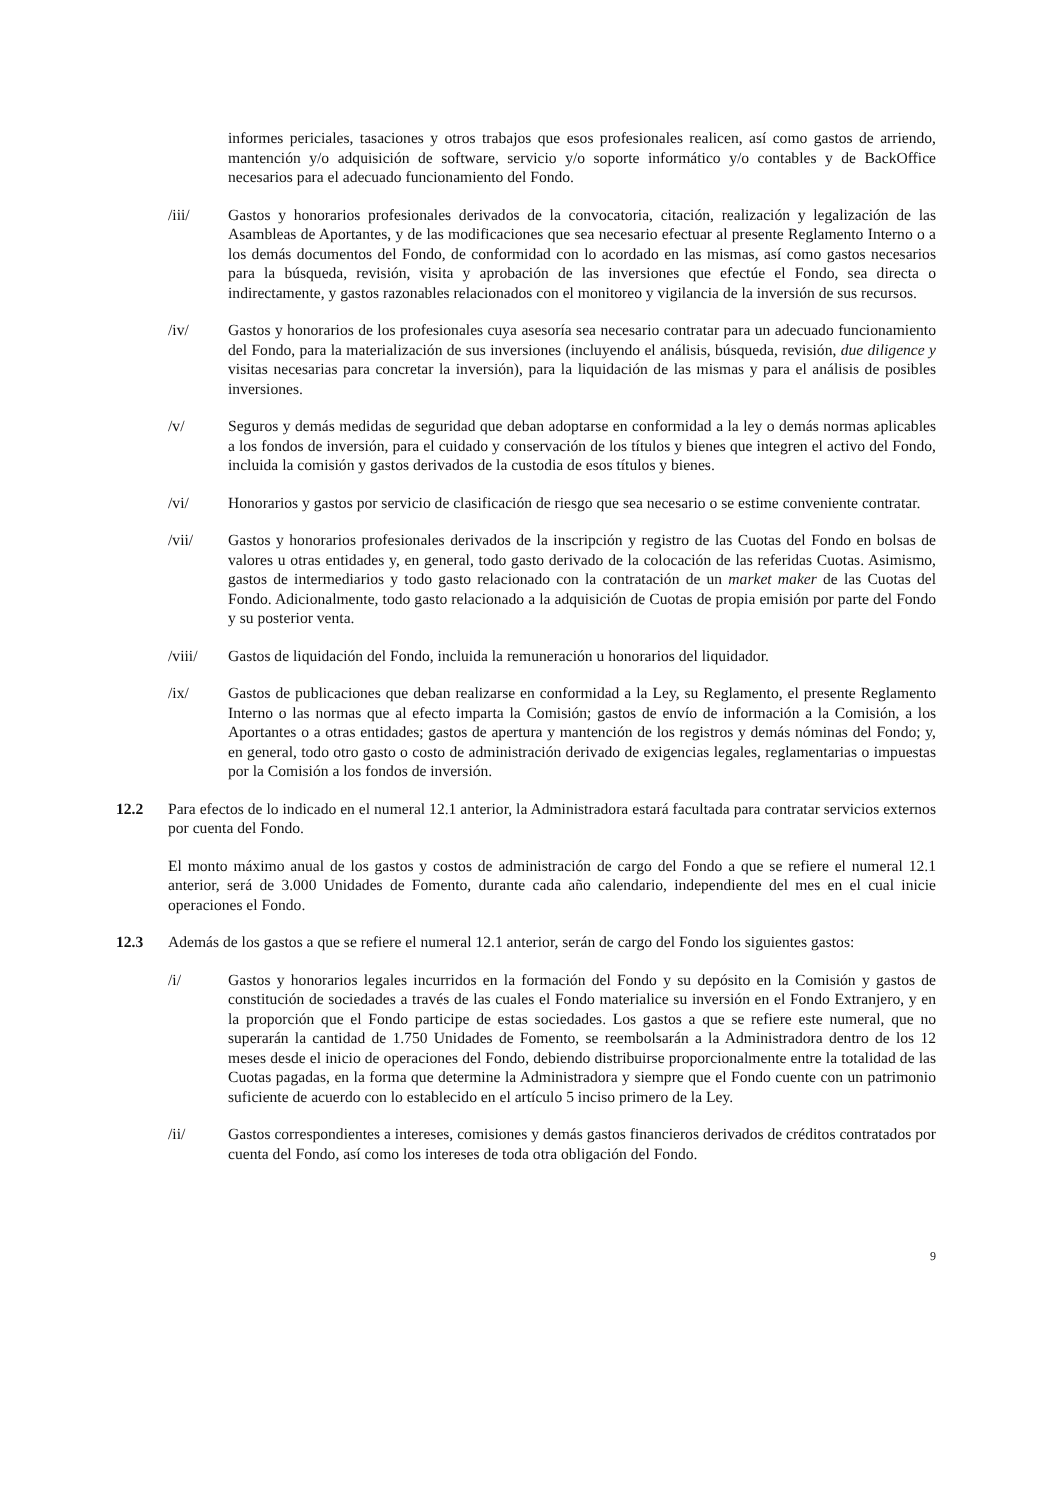informes periciales, tasaciones y otros trabajos que esos profesionales realicen, así como gastos de arriendo, mantención y/o adquisición de software, servicio y/o soporte informático y/o contables y de BackOffice necesarios para el adecuado funcionamiento del Fondo.
/iii/ Gastos y honorarios profesionales derivados de la convocatoria, citación, realización y legalización de las Asambleas de Aportantes, y de las modificaciones que sea necesario efectuar al presente Reglamento Interno o a los demás documentos del Fondo, de conformidad con lo acordado en las mismas, así como gastos necesarios para la búsqueda, revisión, visita y aprobación de las inversiones que efectúe el Fondo, sea directa o indirectamente, y gastos razonables relacionados con el monitoreo y vigilancia de la inversión de sus recursos.
/iv/ Gastos y honorarios de los profesionales cuya asesoría sea necesario contratar para un adecuado funcionamiento del Fondo, para la materialización de sus inversiones (incluyendo el análisis, búsqueda, revisión, due diligence y visitas necesarias para concretar la inversión), para la liquidación de las mismas y para el análisis de posibles inversiones.
/v/ Seguros y demás medidas de seguridad que deban adoptarse en conformidad a la ley o demás normas aplicables a los fondos de inversión, para el cuidado y conservación de los títulos y bienes que integren el activo del Fondo, incluida la comisión y gastos derivados de la custodia de esos títulos y bienes.
/vi/ Honorarios y gastos por servicio de clasificación de riesgo que sea necesario o se estime conveniente contratar.
/vii/ Gastos y honorarios profesionales derivados de la inscripción y registro de las Cuotas del Fondo en bolsas de valores u otras entidades y, en general, todo gasto derivado de la colocación de las referidas Cuotas. Asimismo, gastos de intermediarios y todo gasto relacionado con la contratación de un market maker de las Cuotas del Fondo. Adicionalmente, todo gasto relacionado a la adquisición de Cuotas de propia emisión por parte del Fondo y su posterior venta.
/viii/ Gastos de liquidación del Fondo, incluida la remuneración u honorarios del liquidador.
/ix/ Gastos de publicaciones que deban realizarse en conformidad a la Ley, su Reglamento, el presente Reglamento Interno o las normas que al efecto imparta la Comisión; gastos de envío de información a la Comisión, a los Aportantes o a otras entidades; gastos de apertura y mantención de los registros y demás nóminas del Fondo; y, en general, todo otro gasto o costo de administración derivado de exigencias legales, reglamentarias o impuestas por la Comisión a los fondos de inversión.
12.2 Para efectos de lo indicado en el numeral 12.1 anterior, la Administradora estará facultada para contratar servicios externos por cuenta del Fondo.
El monto máximo anual de los gastos y costos de administración de cargo del Fondo a que se refiere el numeral 12.1 anterior, será de 3.000 Unidades de Fomento, durante cada año calendario, independiente del mes en el cual inicie operaciones el Fondo.
12.3 Además de los gastos a que se refiere el numeral 12.1 anterior, serán de cargo del Fondo los siguientes gastos:
/i/ Gastos y honorarios legales incurridos en la formación del Fondo y su depósito en la Comisión y gastos de constitución de sociedades a través de las cuales el Fondo materialice su inversión en el Fondo Extranjero, y en la proporción que el Fondo participe de estas sociedades. Los gastos a que se refiere este numeral, que no superarán la cantidad de 1.750 Unidades de Fomento, se reembolsarán a la Administradora dentro de los 12 meses desde el inicio de operaciones del Fondo, debiendo distribuirse proporcionalmente entre la totalidad de las Cuotas pagadas, en la forma que determine la Administradora y siempre que el Fondo cuente con un patrimonio suficiente de acuerdo con lo establecido en el artículo 5 inciso primero de la Ley.
/ii/ Gastos correspondientes a intereses, comisiones y demás gastos financieros derivados de créditos contratados por cuenta del Fondo, así como los intereses de toda otra obligación del Fondo.
9